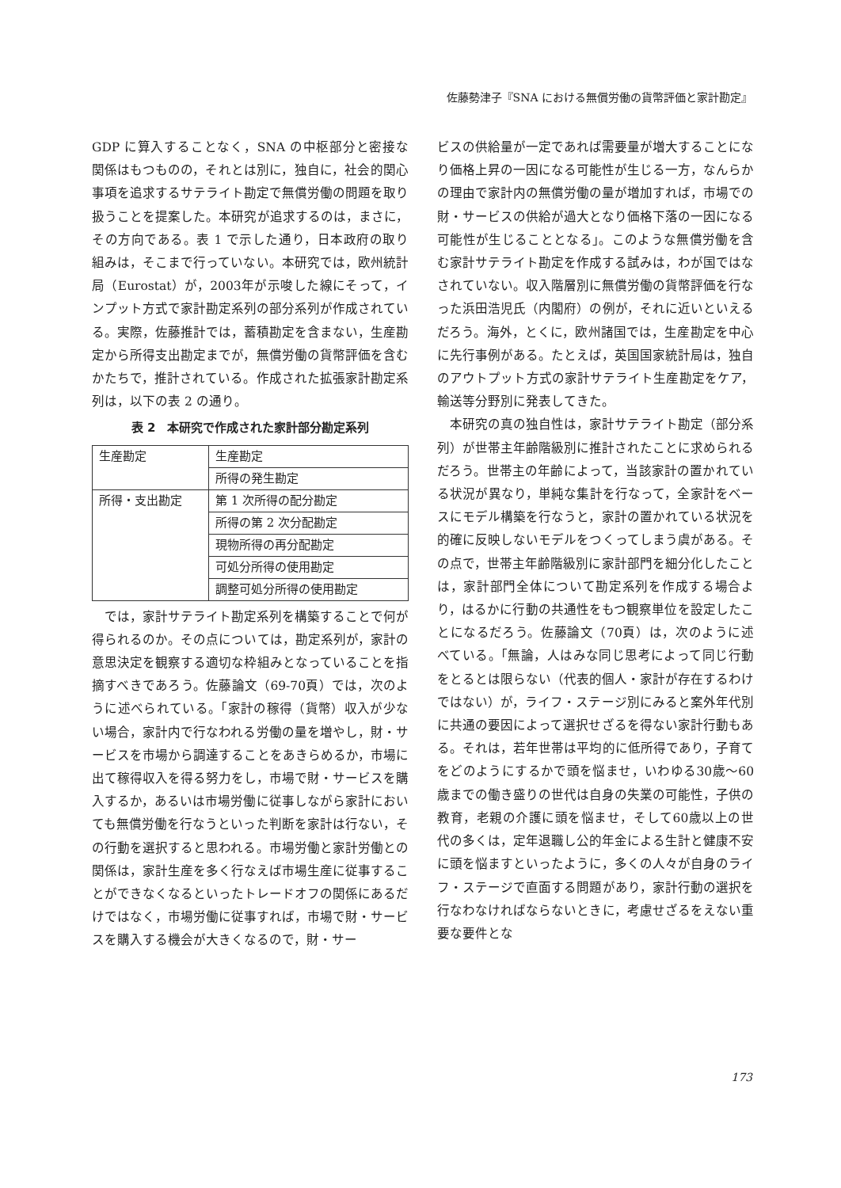佐藤勢津子『SNA における無償労働の貨幣評価と家計勘定』
GDP に算入することなく，SNA の中枢部分と密接な関係はもつものの，それとは別に，独自に，社会的関心事項を追求するサテライト勘定で無償労働の問題を取り扱うことを提案した。本研究が追求するのは，まさに，その方向である。表 1 で示した通り，日本政府の取り組みは，そこまで行っていない。本研究では，欧州統計局（Eurostat）が，2003年が示唆した線にそって，インプット方式で家計勘定系列の部分系列が作成されている。実際，佐藤推計では，蓄積勘定を含まない，生産勘定から所得支出勘定までが，無償労働の貨幣評価を含むかたちで，推計されている。作成された拡張家計勘定系列は，以下の表 2 の通り。
表 2　本研究で作成された家計部分勘定系列
| 生産勘定 | 生産勘定 |
| | 所得の発生勘定 |
| 所得・支出勘定 | 第 1 次所得の配分勘定 |
| | 所得の第 2 次分配勘定 |
| | 現物所得の再分配勘定 |
| | 可処分所得の使用勘定 |
| | 調整可処分所得の使用勘定 |
では，家計サテライト勘定系列を構築することで何が得られるのか。その点については，勘定系列が，家計の意思決定を観察する適切な枠組みとなっていることを指摘すべきであろう。佐藤論文（69-70頁）では，次のように述べられている。「家計の稼得（貨幣）収入が少ない場合，家計内で行なわれる労働の量を増やし，財・サービスを市場から調達することをあきらめるか，市場に出て稼得収入を得る努力をし，市場で財・サービスを購入するか，あるいは市場労働に従事しながら家計においても無償労働を行なうといった判断を家計は行ない，その行動を選択すると思われる。市場労働と家計労働との関係は，家計生産を多く行なえば市場生産に従事することができなくなるといったトレードオフの関係にあるだけではなく，市場労働に従事すれば，市場で財・サービスを購入する機会が大きくなるので，財・サー
ビスの供給量が一定であれば需要量が増大することになり価格上昇の一因になる可能性が生じる一方，なんらかの理由で家計内の無償労働の量が増加すれば，市場での財・サービスの供給が過大となり価格下落の一因になる可能性が生じることとなる」。このような無償労働を含む家計サテライト勘定を作成する試みは，わが国ではなされていない。収入階層別に無償労働の貨幣評価を行なった浜田浩児氏（内閣府）の例が，それに近いといえるだろう。海外，とくに，欧州諸国では，生産勘定を中心に先行事例がある。たとえば，英国国家統計局は，独自のアウトプット方式の家計サテライト生産勘定をケア，輸送等分野別に発表してきた。
本研究の真の独自性は，家計サテライト勘定（部分系列）が世帯主年齢階級別に推計されたことに求められるだろう。世帯主の年齢によって，当該家計の置かれている状況が異なり，単純な集計を行なって，全家計をベースにモデル構築を行なうと，家計の置かれている状況を的確に反映しないモデルをつくってしまう虞がある。その点で，世帯主年齢階級別に家計部門を細分化したことは，家計部門全体について勘定系列を作成する場合より，はるかに行動の共通性をもつ観察単位を設定したことになるだろう。佐藤論文（70頁）は，次のように述べている。「無論，人はみな同じ思考によって同じ行動をとるとは限らない（代表的個人・家計が存在するわけではない）が，ライフ・ステージ別にみると案外年代別に共通の要因によって選択せざるを得ない家計行動もある。それは，若年世帯は平均的に低所得であり，子育てをどのようにするかで頭を悩ませ，いわゆる30歳〜60歳までの働き盛りの世代は自身の失業の可能性，子供の教育，老親の介護に頭を悩ませ，そして60歳以上の世代の多くは，定年退職し公的年金による生計と健康不安に頭を悩ますといったように，多くの人々が自身のライフ・ステージで直面する問題があり，家計行動の選択を行なわなければならないときに，考慮せざるをえない重要な要件とな
173